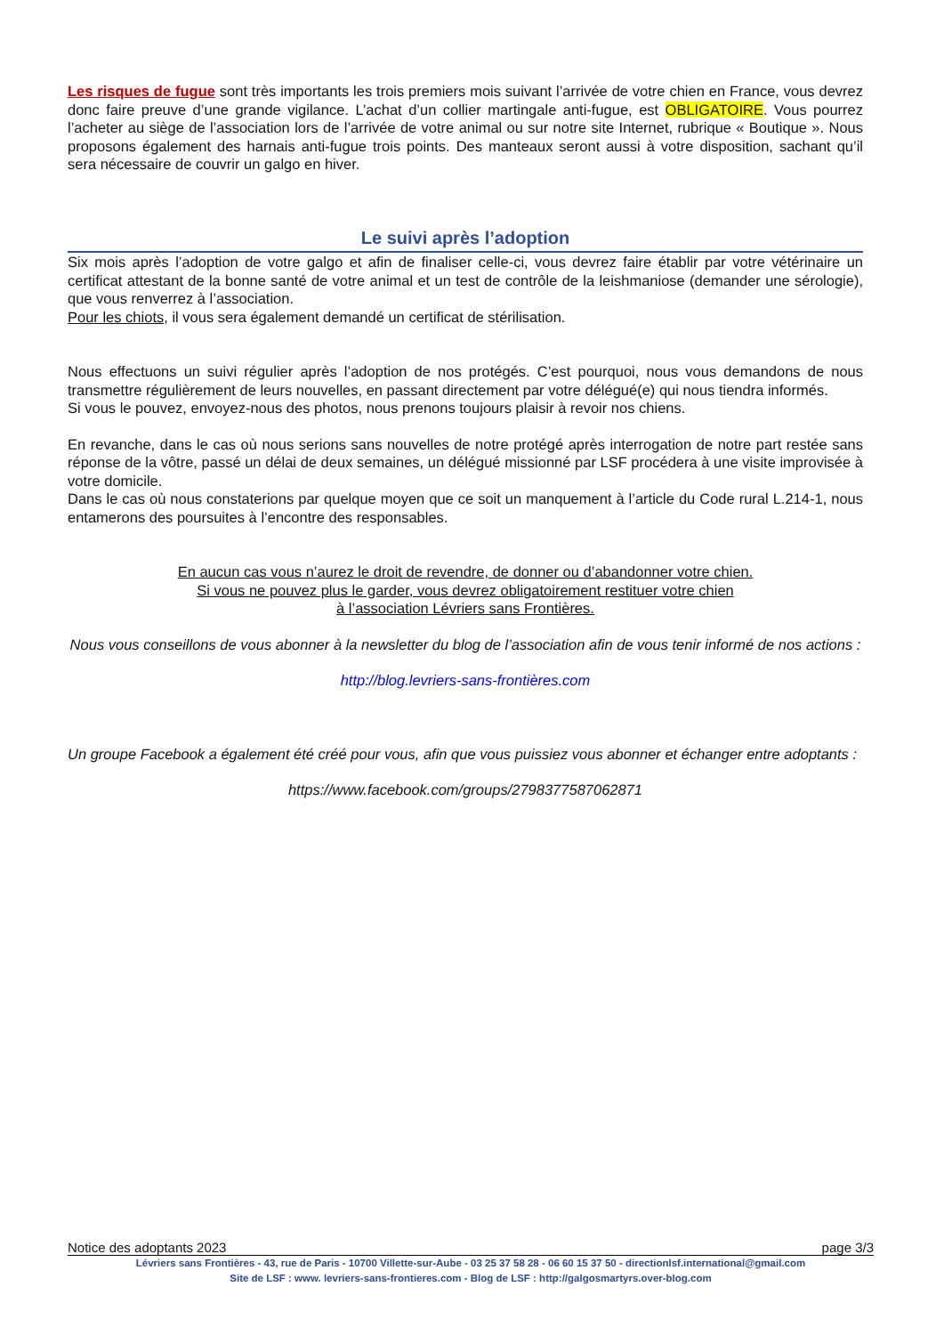Les risques de fugue sont très importants les trois premiers mois suivant l’arrivée de votre chien en France, vous devrez donc faire preuve d’une grande vigilance. L’achat d’un collier martingale anti-fugue, est OBLIGATOIRE. Vous pourrez l’acheter au siège de l’association lors de l’arrivée de votre animal ou sur notre site Internet, rubrique « Boutique ». Nous proposons également des harnais anti-fugue trois points. Des manteaux seront aussi à votre disposition, sachant qu’il sera nécessaire de couvrir un galgo en hiver.
Le suivi après l’adoption
Six mois après l’adoption de votre galgo et afin de finaliser celle-ci, vous devrez faire établir par votre vétérinaire un certificat attestant de la bonne santé de votre animal et un test de contrôle de la leishmaniose (demander une sérologie), que vous renverrez à l’association.
Pour les chiots, il vous sera également demandé un certificat de stérilisation.
Nous effectuons un suivi régulier après l’adoption de nos protégés. C’est pourquoi, nous vous demandons de nous transmettre régulièrement de leurs nouvelles, en passant directement par votre délégué(e) qui nous tiendra informés.
Si vous le pouvez, envoyez-nous des photos, nous prenons toujours plaisir à revoir nos chiens.
En revanche, dans le cas où nous serions sans nouvelles de notre protégé après interrogation de notre part restée sans réponse de la vôtre, passé un délai de deux semaines, un délégué missionné par LSF procédera à une visite improvisée à votre domicile.
Dans le cas où nous constaterions par quelque moyen que ce soit un manquement à l’article du Code rural L.214-1, nous entamerons des poursuites à l’encontre des responsables.
En aucun cas vous n’aurez le droit de revendre, de donner ou d’abandonner votre chien.
Si vous ne pouvez plus le garder, vous devrez obligatoirement restituer votre chien
à l’association Lévriers sans Frontières.
Nous vous conseillons de vous abonner à la newsletter du blog de l’association afin de vous tenir informé de nos actions :
http://blog.levriers-sans-frontières.com
Un groupe Facebook a également été créé pour vous, afin que vous puissiez vous abonner et échanger entre adoptants :
https://www.facebook.com/groups/2798377587062871
Notice des adoptants 2023 page 3/3
Lévriers sans Frontières - 43, rue de Paris - 10700 Villette-sur-Aube - 03 25 37 58 28 - 06 60 15 37 50 - directionlsf.international@gmail.com
Site de LSF : www. levriers-sans-frontieres.com - Blog de LSF : http://galgosmartyrs.over-blog.com